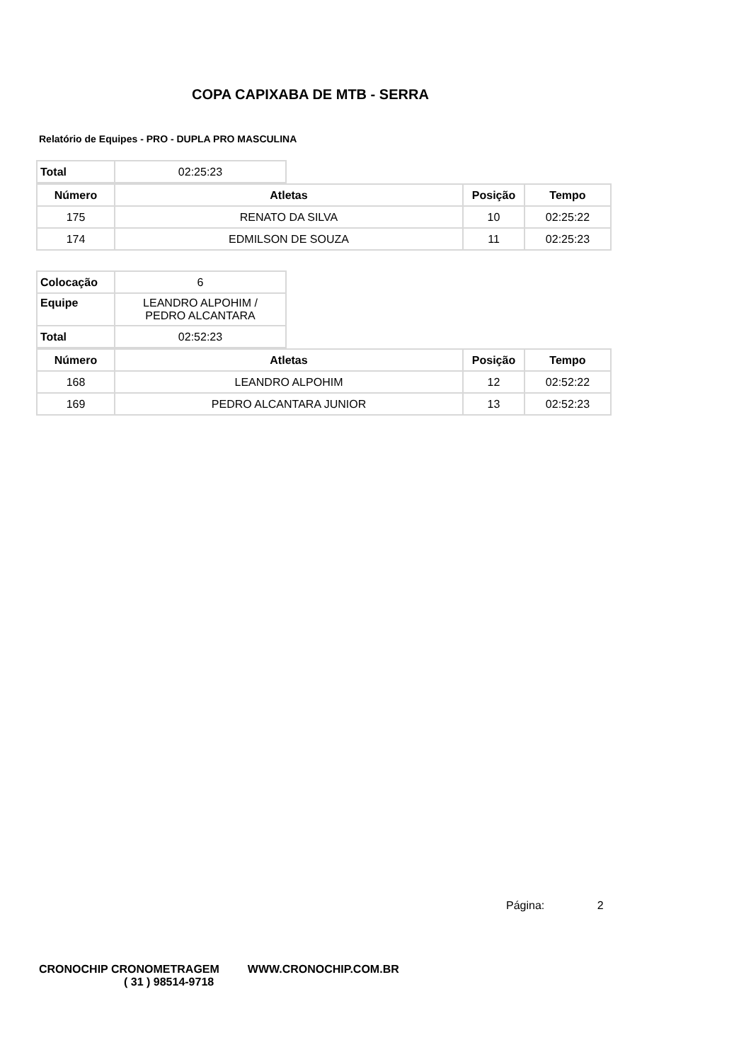COPA CAPIXABA DE MTB - SERRA
Relatório de Equipes - PRO - DUPLA PRO MASCULINA
| Total | 02:25:23 |
| Número | Atletas | Posição | Tempo |
| --- | --- | --- | --- |
| 175 | RENATO DA SILVA | 10 | 02:25:22 |
| 174 | EDMILSON DE SOUZA | 11 | 02:25:23 |
| Colocação | 6 |
| Equipe | LEANDRO ALPOHIM / PEDRO ALCANTARA |
| Total | 02:52:23 |
| Número | Atletas | Posição | Tempo |
| --- | --- | --- | --- |
| 168 | LEANDRO ALPOHIM | 12 | 02:52:22 |
| 169 | PEDRO ALCANTARA JUNIOR | 13 | 02:52:23 |
Página: 2
CRONOCHIP CRONOMETRAGEM WWW.CRONOCHIP.COM.BR
( 31 ) 98514-9718